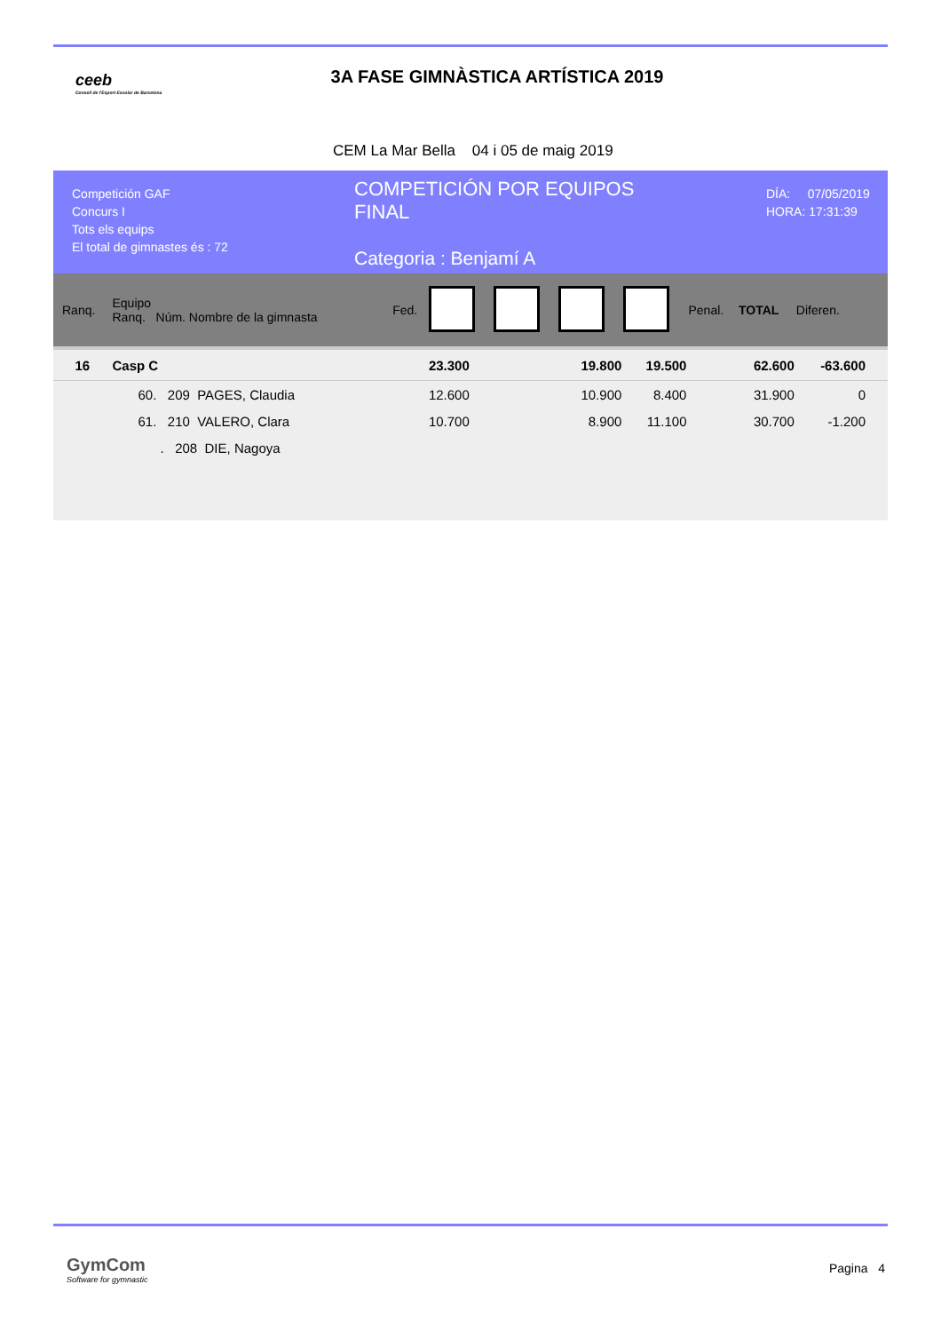ceeb
Consell de l'Esport Escolar de Barcelona
3A FASE GIMNÀSTICA ARTÍSTICA 2019
CEM La Mar Bella 04 i 05 de maig 2019
Competición GAF
Concurs I
Tots els equips
El total de gimnastes és : 72
COMPETICIÓN POR EQUIPOS
FINAL
Categoria : Benjamí A
DÍA: 07/05/2019
HORA: 17:31:39
| Ranq. | Equipo Ranq. Núm. Nombre de la gimnasta | Fed. | | | | | Penal. | TOTAL | Diferen. |
| 16 | Casp C | | 23.300 | | 19.800 | 19.500 | | 62.600 | -63.600 |
| | 60. 209 PAGES, Claudia | | 12.600 | | 10.900 | 8.400 | | 31.900 | 0 |
| | 61. 210 VALERO, Clara | | 10.700 | | 8.900 | 11.100 | | 30.700 | -1.200 |
| | . 208 DIE, Nagoya | | | | | | | | |
GymCom
Software for gymnastic
Pagina 4